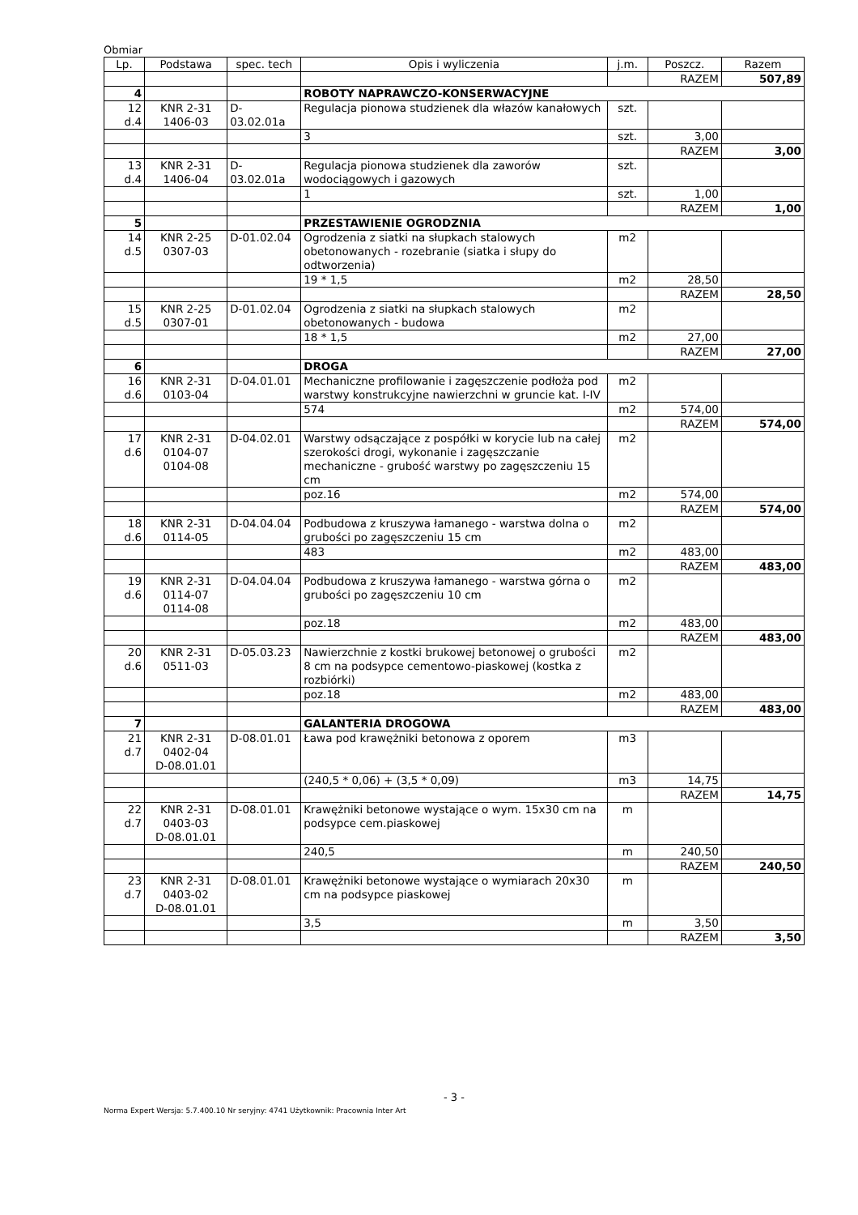Obmiar
| Lp. | Podstawa | spec. tech | Opis i wyliczenia | j.m. | Poszcz. | Razem |
| --- | --- | --- | --- | --- | --- | --- |
| | | | | | RAZEM | 507,89 |
| 4 | | | ROBOTY NAPRAWCZO-KONSERWACYJNE | | | |
| 12 d.4 | KNR 2-31 1406-03 | D- 03.02.01a | Regulacja pionowa studzienek dla włazów kanałowych | szt. | | |
| | | | 3 | szt. | 3,00 | |
| | | | | | RAZEM | 3,00 |
| 13 d.4 | KNR 2-31 1406-04 | D- 03.02.01a | Regulacja pionowa studzienek dla zaworów wodociągowych i gazowych | szt. | | |
| | | | 1 | szt. | 1,00 | |
| | | | | | RAZEM | 1,00 |
| 5 | | | PRZESTAWIENIE OGRODZNIA | | | |
| 14 d.5 | KNR 2-25 0307-03 | D-01.02.04 | Ogrodzenia z siatki na słupkach stalowych obetonowanych - rozebranie (siatka i słupy do odtworzenia) | m2 | | |
| | | | 19 * 1,5 | m2 | 28,50 | |
| | | | | | RAZEM | 28,50 |
| 15 d.5 | KNR 2-25 0307-01 | D-01.02.04 | Ogrodzenia z siatki na słupkach stalowych obetonowanych - budowa | m2 | | |
| | | | 18 * 1,5 | m2 | 27,00 | |
| | | | | | RAZEM | 27,00 |
| 6 | | | DROGA | | | |
| 16 d.6 | KNR 2-31 0103-04 | D-04.01.01 | Mechaniczne profilowanie i zagęszczenie podłoża pod warstwy konstrukcyjne nawierzchni w gruncie kat. I-IV | m2 | | |
| | | | 574 | m2 | 574,00 | |
| | | | | | RAZEM | 574,00 |
| 17 d.6 | KNR 2-31 0104-07 0104-08 | D-04.02.01 | Warstwy odsączające z pospółki w korycie lub na całej szerokości drogi, wykonanie i zagęszczanie mechaniczne - grubość warstwy po zagęszczeniu 15 cm | m2 | | |
| | | | poz.16 | m2 | 574,00 | |
| | | | | | RAZEM | 574,00 |
| 18 d.6 | KNR 2-31 0114-05 | D-04.04.04 | Podbudowa z kruszywa łamanego - warstwa dolna o grubości po zagęszczeniu 15 cm | m2 | | |
| | | | 483 | m2 | 483,00 | |
| | | | | | RAZEM | 483,00 |
| 19 d.6 | KNR 2-31 0114-07 0114-08 | D-04.04.04 | Podbudowa z kruszywa łamanego - warstwa górna o grubości po zagęszczeniu 10 cm | m2 | | |
| | | | poz.18 | m2 | 483,00 | |
| | | | | | RAZEM | 483,00 |
| 20 d.6 | KNR 2-31 0511-03 | D-05.03.23 | Nawierzchnie z kostki brukowej betonowej o grubości 8 cm na podsypce cementowo-piaskowej (kostka z rozbiórki) | m2 | | |
| | | | poz.18 | m2 | 483,00 | |
| | | | | | RAZEM | 483,00 |
| 7 | | | GALANTERIA DROGOWA | | | |
| 21 d.7 | KNR 2-31 0402-04 D-08.01.01 | D-08.01.01 | Ława pod krawężniki betonowa z oporem | m3 | | |
| | | | (240,5 * 0,06) + (3,5 * 0,09) | m3 | 14,75 | |
| | | | | | RAZEM | 14,75 |
| 22 d.7 | KNR 2-31 0403-03 D-08.01.01 | D-08.01.01 | Krawężniki betonowe wystające o wym. 15x30 cm na podsypce cem.piaskowej | m | | |
| | | | 240,5 | m | 240,50 | |
| | | | | | RAZEM | 240,50 |
| 23 d.7 | KNR 2-31 0403-02 D-08.01.01 | D-08.01.01 | Krawężniki betonowe wystające o wymiarach 20x30 cm na podsypce piaskowej | m | | |
| | | | 3,5 | m | 3,50 | |
| | | | | | RAZEM | 3,50 |
- 3 -
Norma Expert Wersja: 5.7.400.10 Nr seryjny: 4741 Użytkownik: Pracownia Inter Art